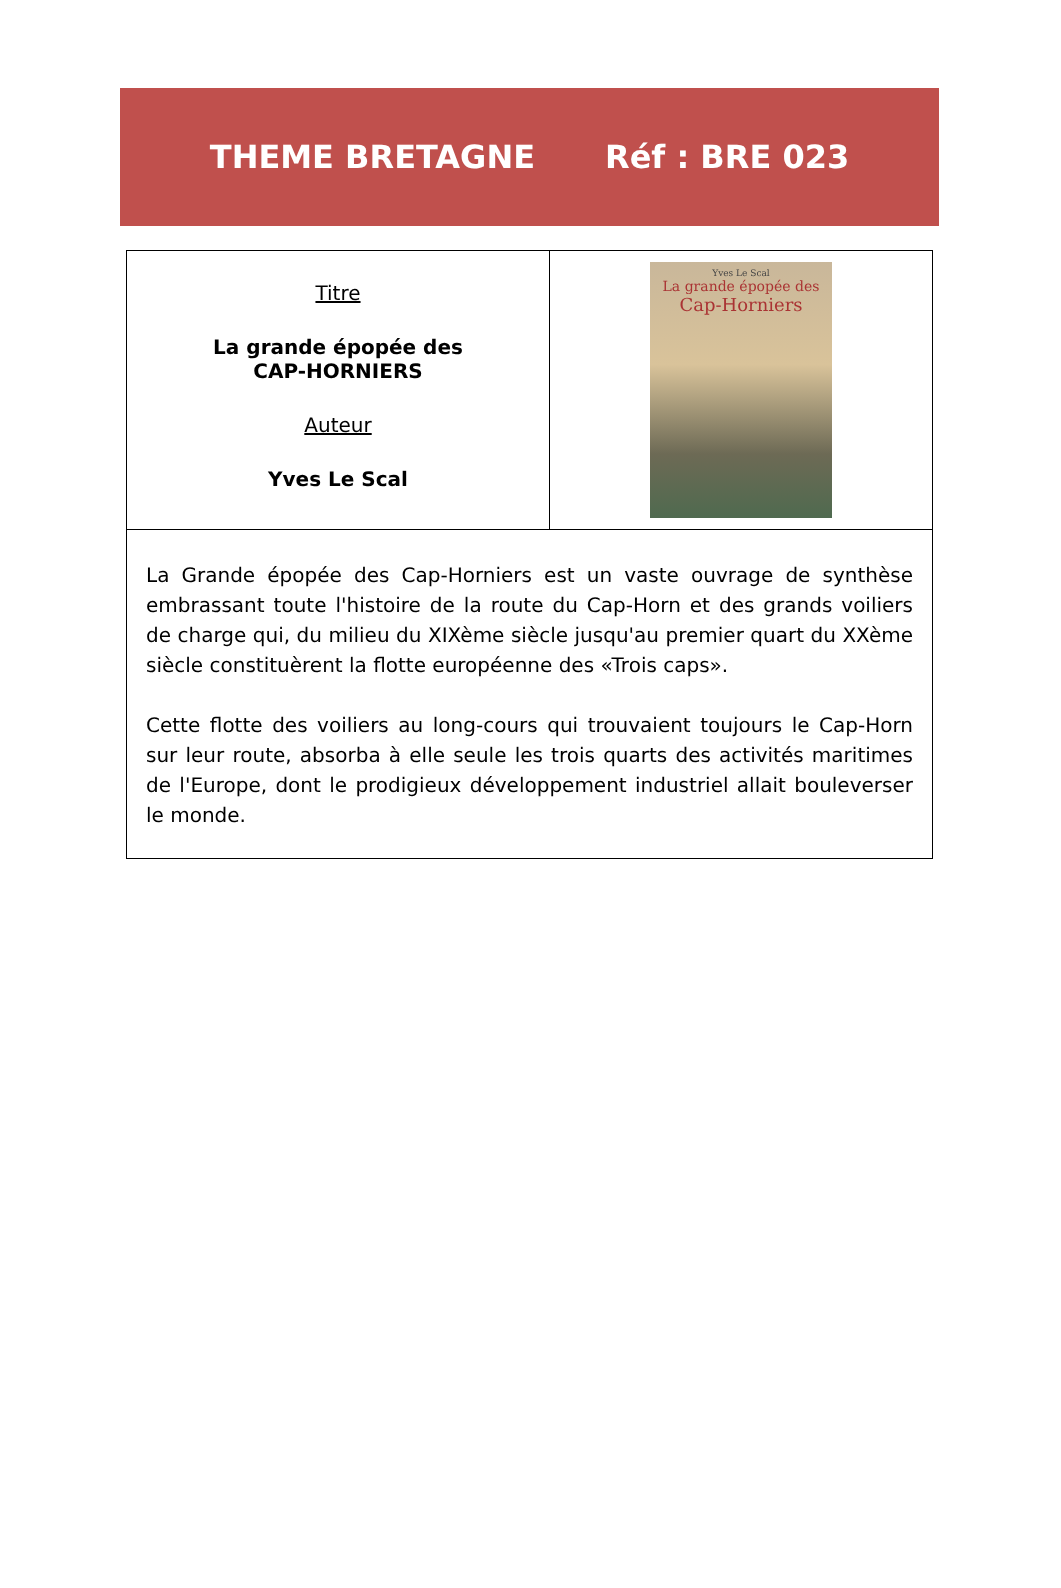THEME BRETAGNE Réf : BRE 023
| Titre La grande épopée des CAP-HORNIERS Auteur Yves Le Scal | Yves Le Scal La grande épopée des Cap-Horniers |
| La Grande épopée des Cap-Horniers est un vaste ouvrage de synthèse embrassant toute l'histoire de la route du Cap-Horn et des grands voiliers de charge qui, du milieu du XIXème siècle jusqu'au premier quart du XXème siècle constituèrent la flotte européenne des «Trois caps». Cette flotte des voiliers au long-cours qui trouvaient toujours le Cap-Horn sur leur route, absorba à elle seule les trois quarts des activités maritimes de l'Europe, dont le prodigieux développement industriel allait bouleverser le monde. | |